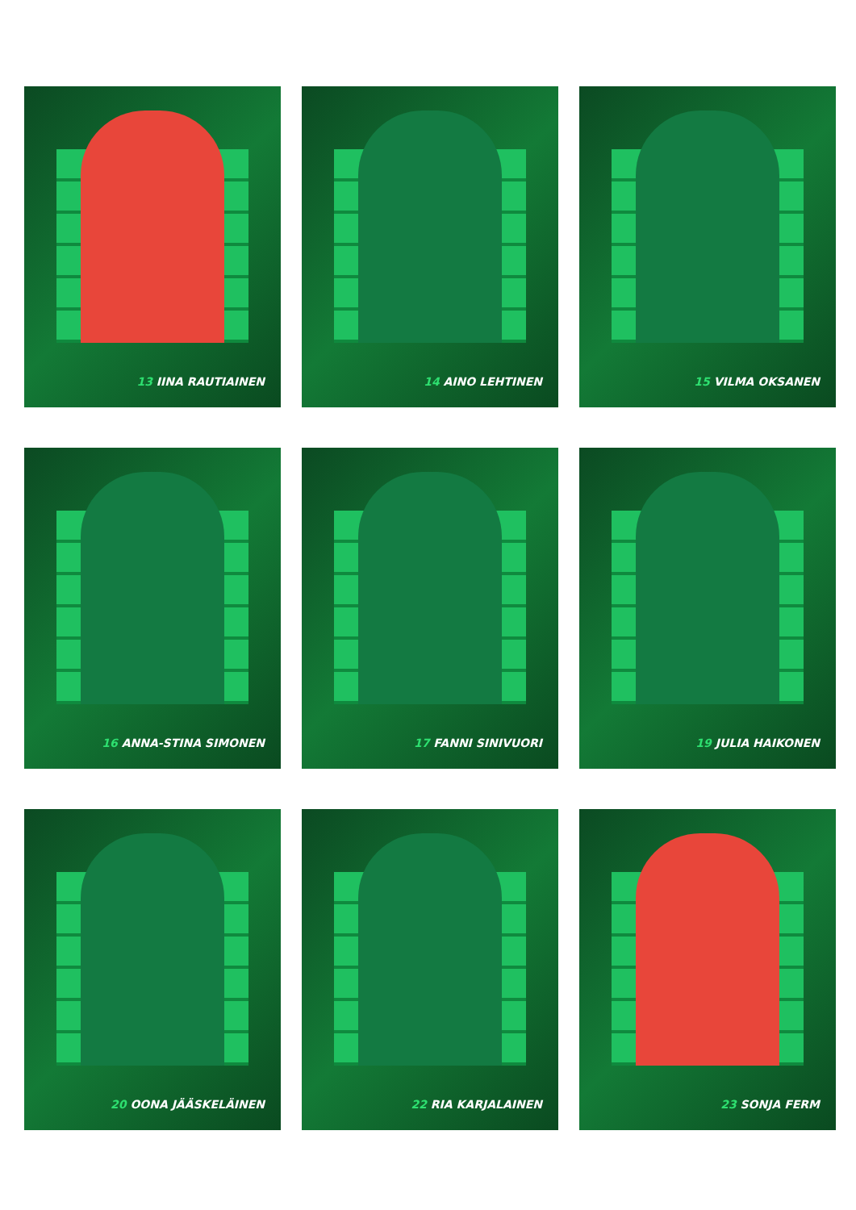13 IINA RAUTIAINEN
14 AINO LEHTINEN
15 VILMA OKSANEN
16 ANNA-STINA SIMONEN
17 FANNI SINIVUORI
19 JULIA HAIKONEN
20 OONA JÄÄSKELÄINEN
22 RIA KARJALAINEN
23 SONJA FERM